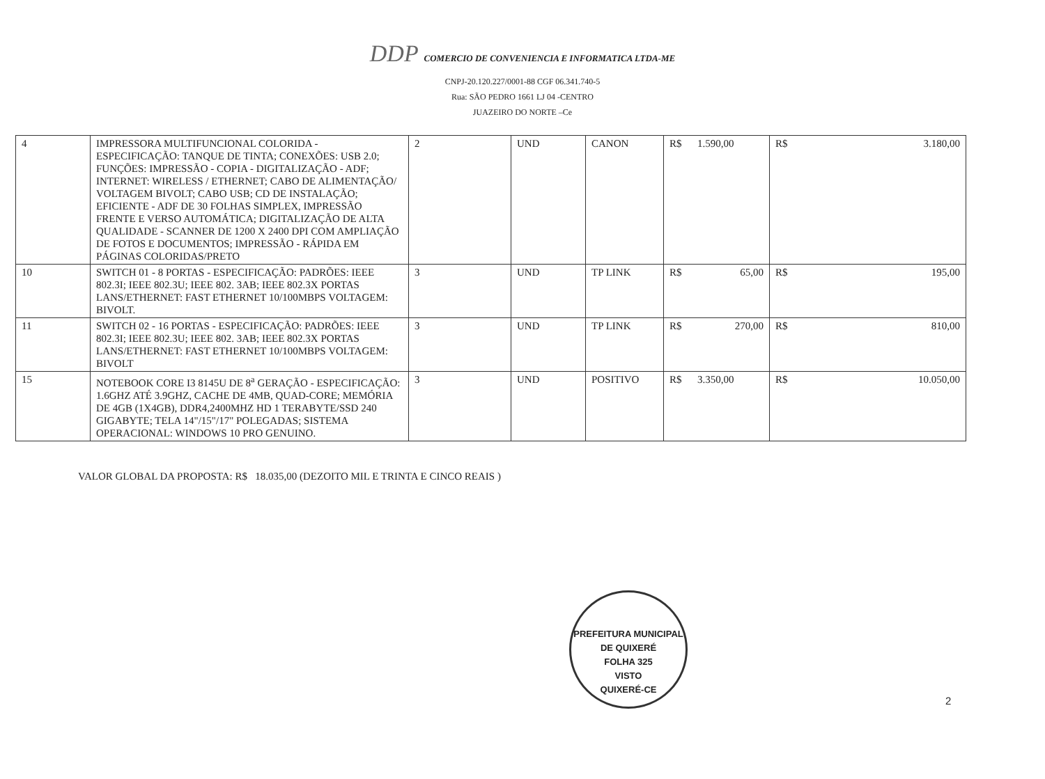DDP COMERCIO DE CONVENIENCIA E INFORMATICA LTDA-ME
CNPJ-20.120.227/0001-88 CGF 06.341.740-5
Rua: SÃO PEDRO 1661 LJ 04 -CENTRO
JUAZEIRO DO NORTE –Ce
| 4 | IMPRESSORA MULTIFUNCIONAL COLORIDA - ESPECIFICAÇÃO: TANQUE DE TINTA; CONEXÕES: USB 2.0; FUNÇÕES: IMPRESSÃO - COPIA - DIGITALIZAÇÃO - ADF; INTERNET: WIRELESS / ETHERNET; CABO DE ALIMENTAÇÃO/ VOLTAGEM BIVOLT; CABO USB; CD DE INSTALAÇÃO; EFICIENTE - ADF DE 30 FOLHAS SIMPLEX, IMPRESSÃO FRENTE E VERSO AUTOMÁTICA; DIGITALIZAÇÃO DE ALTA QUALIDADE - SCANNER DE 1200 X 2400 DPI COM AMPLIAÇÃO DE FOTOS E DOCUMENTOS; IMPRESSÃO - RÁPIDA EM PÁGINAS COLORIDAS/PRETO | 2 | UND | CANON | R$ 1.590,00 | R$ 3.180,00 |
| 10 | SWITCH 01 - 8 PORTAS - ESPECIFICAÇÃO: PADRÕES: IEEE 802.3I; IEEE 802.3U; IEEE 802. 3AB; IEEE 802.3X PORTAS LANS/ETHERNET: FAST ETHERNET 10/100MBPS VOLTAGEM: BIVOLT. | 3 | UND | TP LINK | R$ 65,00 | R$ 195,00 |
| 11 | SWITCH 02 - 16 PORTAS - ESPECIFICAÇÃO: PADRÕES: IEEE 802.3I; IEEE 802.3U; IEEE 802. 3AB; IEEE 802.3X PORTAS LANS/ETHERNET: FAST ETHERNET 10/100MBPS VOLTAGEM: BIVOLT | 3 | UND | TP LINK | R$ 270,00 | R$ 810,00 |
| 15 | NOTEBOOK CORE I3 8145U DE 8<sup>a</sup> GERAÇÃO - ESPECIFICAÇÃO: 1.6GHZ ATÉ 3.9GHZ, CACHE DE 4MB, QUAD-CORE; MEMÓRIA DE 4GB (1X4GB), DDR4,2400MHZ HD 1 TERABYTE/SSD 240 GIGABYTE; TELA 14"/15"/17" POLEGADAS; SISTEMA OPERACIONAL: WINDOWS 10 PRO GENUINO. | 3 | UND | POSITIVO | R$ 3.350,00 | R$ 10.050,00 |
VALOR GLOBAL DA PROPOSTA: R$ 18.035,00 (DEZOITO MIL E TRINTA E CINCO REAIS )
PREFEITURA MUNICIPAL DE QUIXERÉ
FOLHA 325
VISTO
QUIXERÉ-CE
2